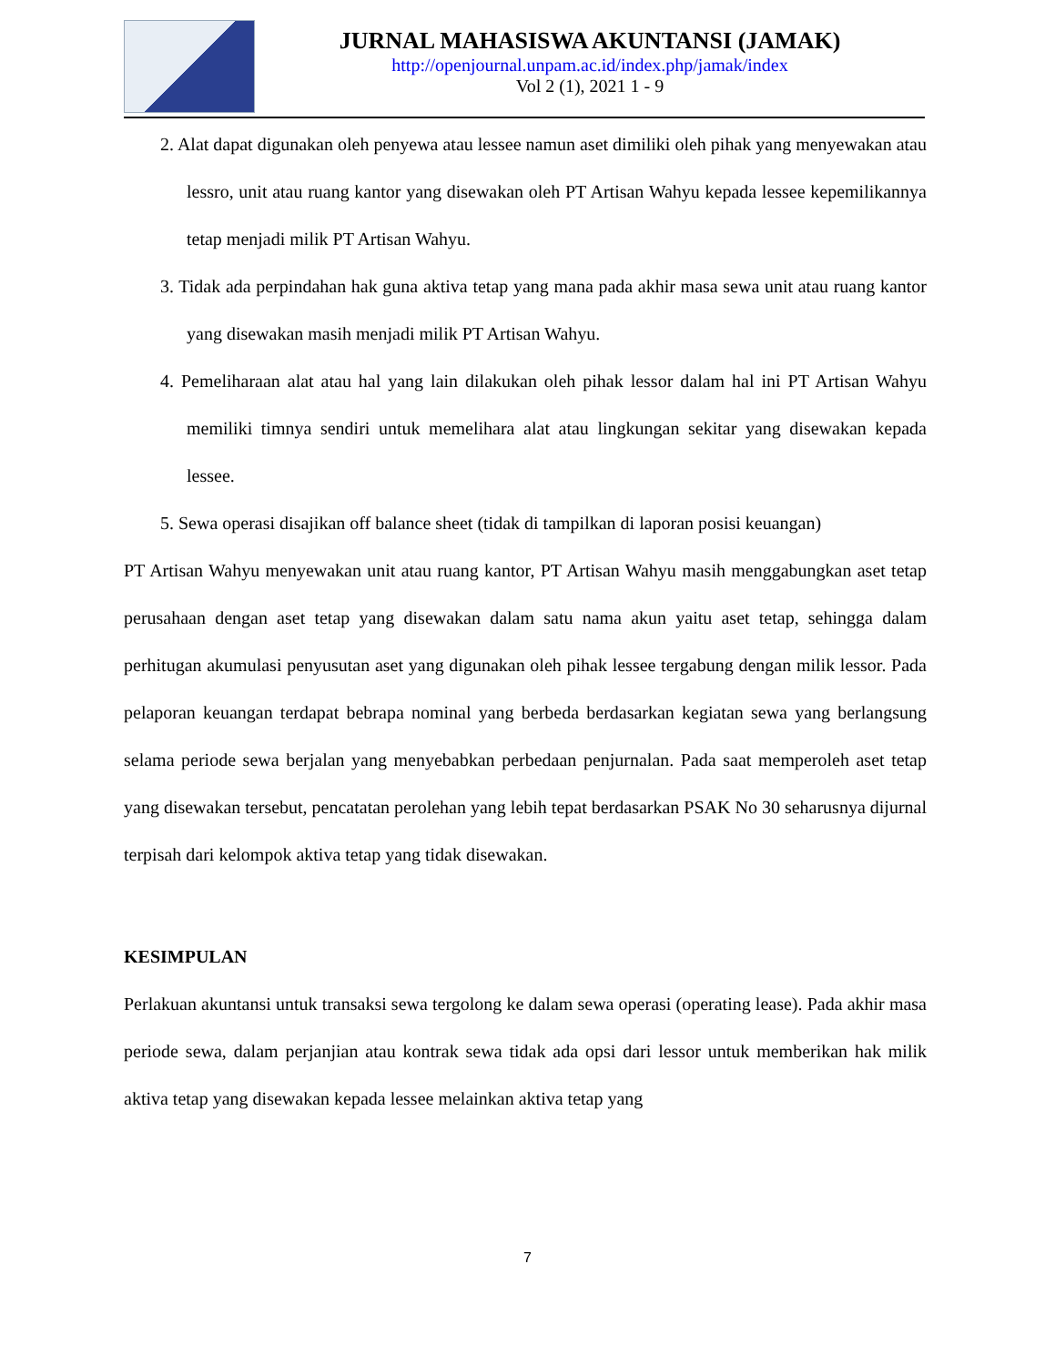JURNAL MAHASISWA AKUNTANSI (JAMAK)
http://openjournal.unpam.ac.id/index.php/jamak/index
Vol 2 (1), 2021 1 - 9
2. Alat dapat digunakan oleh penyewa atau lessee namun aset dimiliki oleh pihak yang menyewakan atau lessro, unit atau ruang kantor yang disewakan oleh PT Artisan Wahyu kepada lessee kepemilikannya tetap menjadi milik PT Artisan Wahyu.
3. Tidak ada perpindahan hak guna aktiva tetap yang mana pada akhir masa sewa unit atau ruang kantor yang disewakan masih menjadi milik PT Artisan Wahyu.
4. Pemeliharaan alat atau hal yang lain dilakukan oleh pihak lessor dalam hal ini PT Artisan Wahyu memiliki timnya sendiri untuk memelihara alat atau lingkungan sekitar yang disewakan kepada lessee.
5. Sewa operasi disajikan off balance sheet (tidak di tampilkan di laporan posisi keuangan)
PT Artisan Wahyu menyewakan unit atau ruang kantor, PT Artisan Wahyu masih menggabungkan aset tetap perusahaan dengan aset tetap yang disewakan dalam satu nama akun yaitu aset tetap, sehingga dalam perhitugan akumulasi penyusutan aset yang digunakan oleh pihak lessee tergabung dengan milik lessor. Pada pelaporan keuangan terdapat bebrapa nominal yang berbeda berdasarkan kegiatan sewa yang berlangsung selama periode sewa berjalan yang menyebabkan perbedaan penjurnalan. Pada saat memperoleh aset tetap yang disewakan tersebut, pencatatan perolehan yang lebih tepat berdasarkan PSAK No 30 seharusnya dijurnal terpisah dari kelompok aktiva tetap yang tidak disewakan.
KESIMPULAN
Perlakuan akuntansi untuk transaksi sewa tergolong ke dalam sewa operasi (operating lease). Pada akhir masa periode sewa, dalam perjanjian atau kontrak sewa tidak ada opsi dari lessor untuk memberikan hak milik aktiva tetap yang disewakan kepada lessee melainkan aktiva tetap yang
7